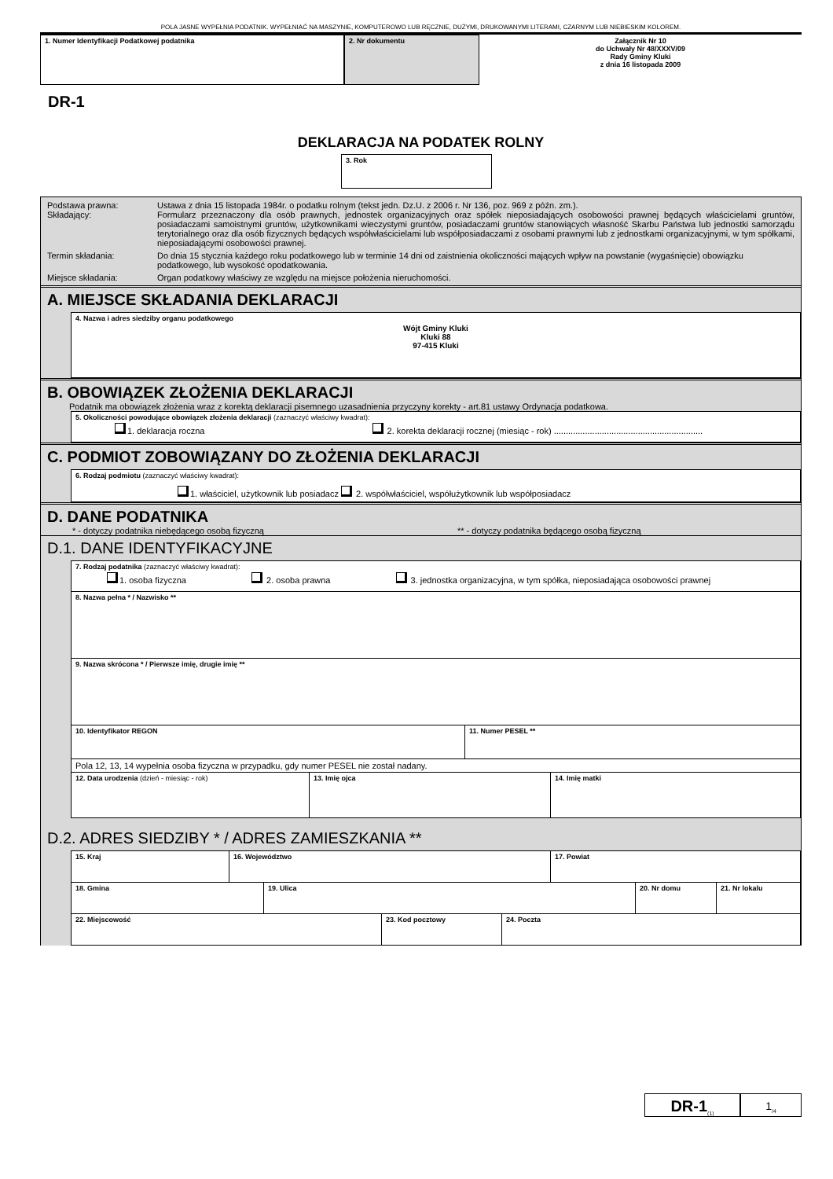POLA JASNE WYPEŁNIA PODATNIK. WYPEŁNIAĆ NA MASZYNIE, KOMPUTEROWO LUB RĘCZNIE, DUŻYMI, DRUKOWANYMI LITERAMI, CZARNYM LUB NIEBIESKIM KOLOREM.
1. Numer Identyfikacji Podatkowej podatnika 2. Nr dokumentu Załącznik Nr 10
do Uchwały Nr 48/XXXV/09
Rady Gminy Kluki
z dnia 16 listopada 2009
DR-1
DEKLARACJA NA PODATEK ROLNY
3. Rok
Podstawa prawna: Ustawa z dnia 15 listopada 1984r. o podatku rolnym (tekst jedn. Dz.U. z 2006 r. Nr 136, poz. 969 z późn. zm.).
Składający: Formularz przeznaczony dla osób prawnych, jednostek organizacyjnych oraz spółek nieposiadających osobowości prawnej będących właścicielami gruntów, posiadaczami samoistnymi gruntów, użytkownikami wieczystymi gruntów, posiadaczami gruntów stanowiących własność Skarbu Państwa lub jednostki samorządu terytorialnego oraz dla osób fizycznych będących współwłaścicielami lub współposiadaczami z osobami prawnymi lub z jednostkami organizacyjnymi, w tym spółkami, nieposiadającymi osobowości prawnej.
Termin składania: Do dnia 15 stycznia każdego roku podatkowego lub w terminie 14 dni od zaistnienia okoliczności mających wpływ na powstanie (wygaśnięcie) obowiązku podatkowego, lub wysokość opodatkowania.
Miejsce składania: Organ podatkowy właściwy ze względu na miejsce położenia nieruchomości.
A. MIEJSCE SKŁADANIA DEKLARACJI
4. Nazwa i adres siedziby organu podatkowego
Wójt Gminy Kluki
Kluki 88
97-415 Kluki
B. OBOWIĄZEK ZŁOŻENIA DEKLARACJI
Podatnik ma obowiązek złożenia wraz z korektą deklaracji pisemnego uzasadnienia przyczyny korekty - art.81 ustawy Ordynacja podatkowa.
5. Okoliczności powodujące obowiązek złożenia deklaracji (zaznaczyć właściwy kwadrat):
1. deklaracja roczna 2. korekta deklaracji rocznej (miesiąc - rok) ..............................................................
C. PODMIOT ZOBOWIĄZANY DO ZŁOŻENIA DEKLARACJI
6. Rodzaj podmiotu (zaznaczyć właściwy kwadrat):
1. właściciel, użytkownik lub posiadacz 2. współwłaściciel, współużytkownik lub współposiadacz
D. DANE PODATNIKA
* - dotyczy podatnika niebędącego osobą fizyczną ** - dotyczy podatnika będącego osobą fizyczną
D.1. DANE IDENTYFIKACYJNE
7. Rodzaj podatnika (zaznaczyć właściwy kwadrat):
1. osoba fizyczna 2. osoba prawna 3. jednostka organizacyjna, w tym spółka, nieposiadająca osobowości prawnej
8. Nazwa pełna * / Nazwisko **
9. Nazwa skrócona * / Pierwsze imię, drugie imię **
10. Identyfikator REGON
11. Numer PESEL **
Pola 12, 13, 14 wypełnia osoba fizyczna w przypadku, gdy numer PESEL nie został nadany.
12. Data urodzenia (dzień - miesiąc - rok) 13. Imię ojca 14. Imię matki
D.2. ADRES SIEDZIBY * / ADRES ZAMIESZKANIA **
15. Kraj 16. Województwo 17. Powiat
18. Gmina 19. Ulica 20. Nr domu 21. Nr lokalu
22. Miejscowość 23. Kod pocztowy 24. Poczta
DR-1<sub>(1)</sub>
1<sub>/4</sub>